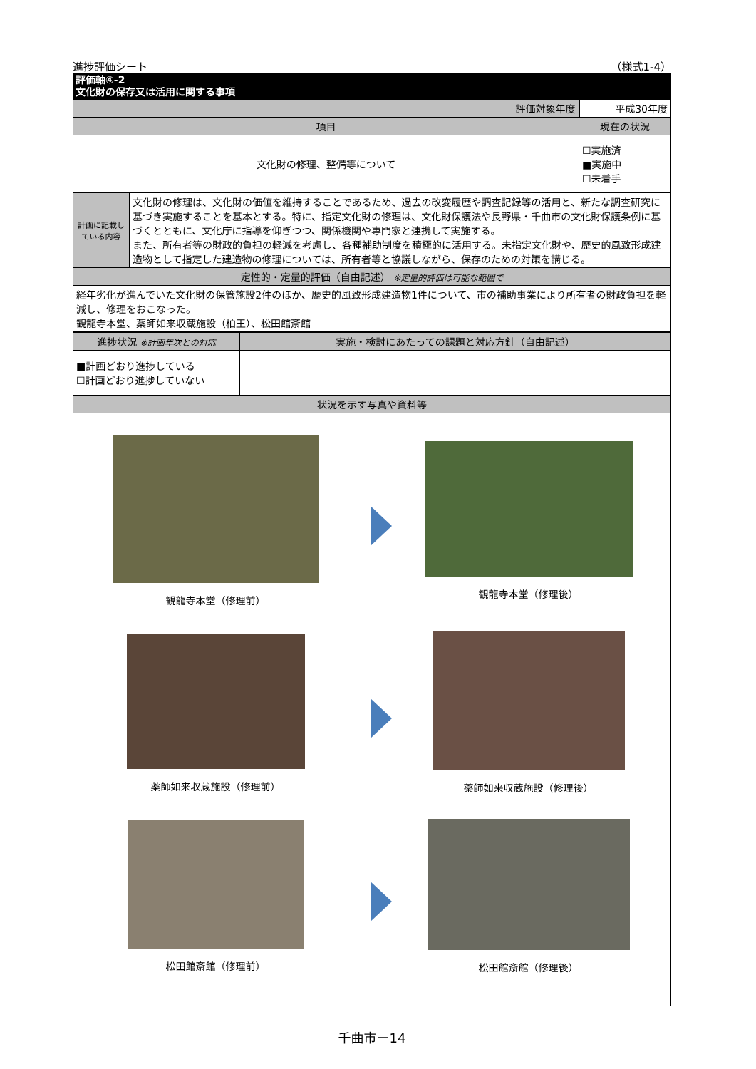進捗評価シート （様式1-4）
評価軸④-2
文化財の保存又は活用に関する事項
| 評価対象年度 | | 平成30年度 |
| 項目 | | 現在の状況 |
| 文化財の修理、整備等について | | ☐実施済 ■実施中 ☐未着手 |
| 計画に記載している内容 | 文化財の修理は、文化財の価値を維持することであるため、過去の改変履歴や調査記録等の活用と、新たな調査研究に基づき実施することを基本とする。特に、指定文化財の修理は、文化財保護法や長野県・千曲市の文化財保護条例に基づくとともに、文化庁に指導を仰ぎつつ、関係機関や専門家と連携して実施する。 また、所有者等の財政的負担の軽減を考慮し、各種補助制度を積極的に活用する。未指定文化財や、歴史的風致形成建造物として指定した建造物の修理については、所有者等と協議しながら、保存のための対策を講じる。 | |
| 定性的・定量的評価（自由記述） ※定量的評価は可能な範囲で | | |
| 経年劣化が進んでいた文化財の保管施設2件のほか、歴史的風致形成建造物1件について、市の補助事業により所有者の財政負担を軽減し、修理をおこなった。 観龍寺本堂、薬師如来収蔵施設（柏王）、松田館斎館 | | |
| 進捗状況 ※計画年次との対応 | 実施・検討にあたっての課題と対応方針（自由記述） |
| ■計画どおり進捗している ☐計画どおり進捗していない | |
| 状況を示す写真や資料等 | |
| 観龍寺本堂（修理前） 観龍寺本堂（修理後） 薬師如来収蔵施設（修理前） 薬師如来収蔵施設（修理後） 松田館斎館（修理前） 松田館斎館（修理後） | |
千曲市ー14